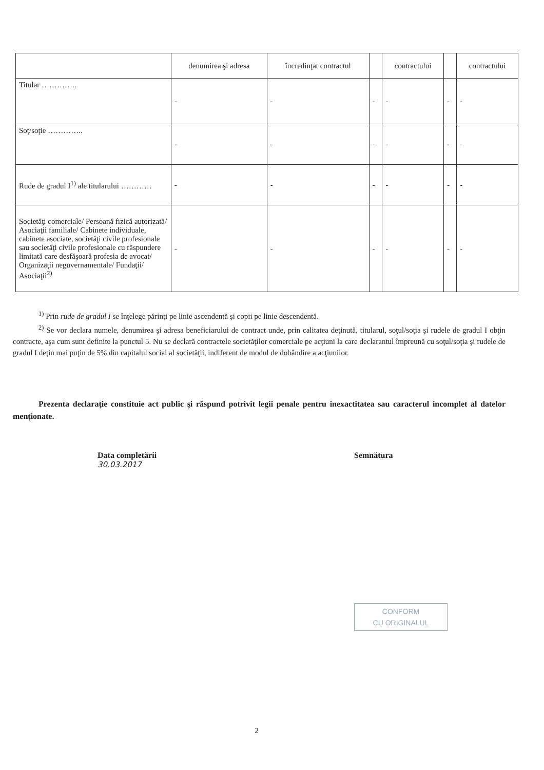| | denumirea şi adresa | încredinţat contractul | | contractului | | contractului |
| Titular ………….. | - | - | - | - | - | - |
| Soţ/soţie ………….. | - | - | - | - | - | - |
| Rude de gradul I<sup>1)</sup> ale titularului ………… | - | - | - | - | - | - |
| Societăţi comerciale/ Persoană fizică autorizată/ Asociaţii familiale/ Cabinete individuale, cabinete asociate, societăţi civile profesionale sau societăţi civile profesionale cu răspundere limitată care desfăşoară profesia de avocat/ Organizaţii neguvernamentale/ Fundaţii/ Asociaţii<sup>2)</sup> | - | - | - | - | - | - |
<sup>1)</sup> Prin rude de gradul I se înţelege părinţi pe linie ascendentă şi copii pe linie descendentă.
<sup>2)</sup> Se vor declara numele, denumirea şi adresa beneficiarului de contract unde, prin calitatea deţinută, titularul, soţul/soţia şi rudele de gradul I obţin contracte, aşa cum sunt definite la punctul 5. Nu se declară contractele societăţilor comerciale pe acţiuni la care declarantul împreună cu soţul/soţia şi rudele de gradul I deţin mai puţin de 5% din capitalul social al societăţii, indiferent de modul de dobândire a acţiunilor.
Prezenta declaraţie constituie act public şi răspund potrivit legii penale pentru inexactitatea sau caracterul incomplet al datelor menţionate.
Data completării
30.03.2017
Semnătura
CONFORM
CU ORIGINALUL
2